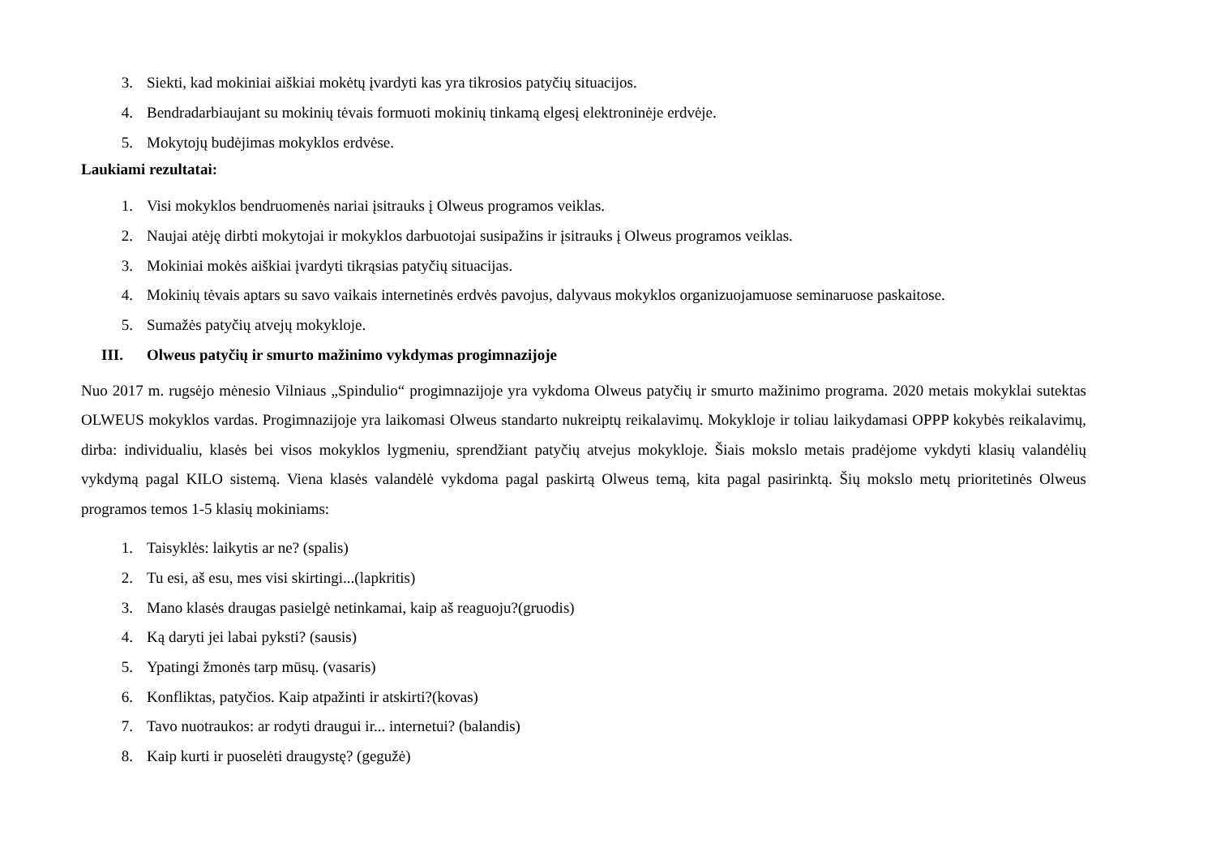3. Siekti, kad mokiniai aiškiai mokėtų įvardyti kas yra tikrosios patyčių situacijos.
4. Bendradarbiaujant su mokinių tėvais formuoti mokinių tinkamą elgesį elektroninėje erdvėje.
5. Mokytojų budėjimas mokyklos erdvėse.
Laukiami rezultatai:
1. Visi mokyklos bendruomenės nariai įsitrauks į Olweus programos veiklas.
2. Naujai atėję dirbti mokytojai ir mokyklos darbuotojai susipažins ir įsitrauks į Olweus programos veiklas.
3. Mokiniai mokės aiškiai įvardyti tikrąsias patyčių situacijas.
4. Mokinių tėvais aptars su savo vaikais internetinės erdvės pavojus, dalyvaus mokyklos organizuojamuose seminaruose paskaitose.
5. Sumažės patyčių atvejų mokykloje.
III. Olweus patyčių ir smurto mažinimo vykdymas progimnazijoje
Nuo 2017 m. rugsėjo mėnesio Vilniaus „Spindulio“ progimnazijoje yra vykdoma Olweus patyčių ir smurto mažinimo programa. 2020 metais mokyklai sutektas OLWEUS mokyklos vardas. Progimnazijoje yra laikomasi Olweus standarto nukreiptų reikalavimų. Mokykloje ir toliau laikydamasi OPPP kokybės reikalavimų, dirba: individualiu, klasės bei visos mokyklos lygmeniu, sprendžiant patyčių atvejus mokykloje. Šiais mokslo metais pradėjome vykdyti klasių valandėlių vykdymą pagal KILO sistemą. Viena klasės valandėlė vykdoma pagal paskirtą Olweus temą, kita pagal pasirinktą. Šių mokslo metų prioritetinės Olweus programos temos 1-5 klasių mokiniams:
1. Taisyklės: laikytis ar ne? (spalis)
2. Tu esi, aš esu, mes visi skirtingi...(lapkritis)
3. Mano klasės draugas pasielgė netinkamai, kaip aš reaguoju?(gruodis)
4. Ką daryti jei labai pyksti? (sausis)
5. Ypatingi žmonės tarp mūsų. (vasaris)
6. Konfliktas, patyčios. Kaip atpažinti ir atskirti?(kovas)
7. Tavo nuotraukos: ar rodyti draugui ir... internetui? (balandis)
8. Kaip kurti ir puoselėti draugystę? (gegužė)